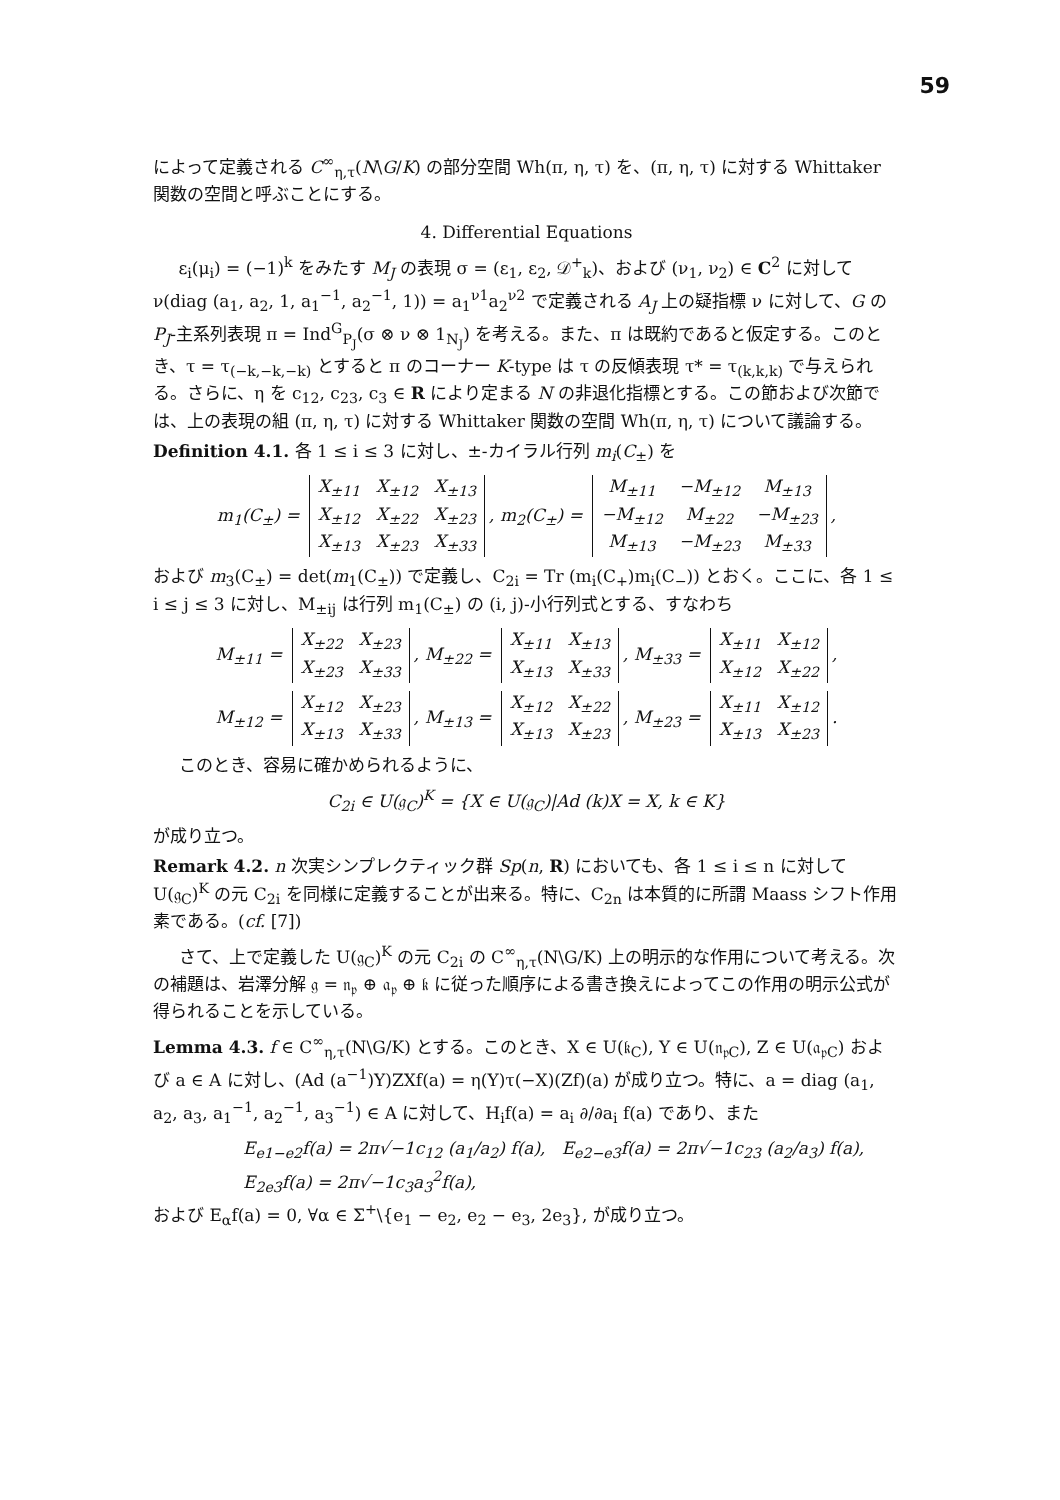59
によって定義される C<sup>∞</sup><sub>η,τ</sub>(N\G/K) の部分空間 Wh(π, η, τ) を、(π, η, τ) に対する Whittaker 関数の空間と呼ぶことにする。
4. Differential Equations
ε<sub>i</sub>(μ<sub>i</sub>) = (−1)<sup>k</sup> をみたす M<sub>J</sub> の表現 σ = (ε<sub>1</sub>, ε<sub>2</sub>, 𝒟<sup>+</sup><sub>k</sub>)、および (ν<sub>1</sub>, ν<sub>2</sub>) ∈ C<sup>2</sup> に対して ν(diag (a<sub>1</sub>, a<sub>2</sub>, 1, a<sub>1</sub><sup>−1</sup>, a<sub>2</sub><sup>−1</sup>, 1)) = a<sub>1</sub><sup>ν1</sup>a<sub>2</sub><sup>ν2</sup> で定義される A<sub>J</sub> 上の疑指標 ν に対して、G の P<sub>J</sub>-主系列表現 π = Ind<sup>G</sup><sub>P<sub>J</sub></sub>(σ ⊗ ν ⊗ 1<sub>N<sub>J</sub></sub>) を考える。また、π は既約であると仮定する。このとき、τ = τ<sub>(−k,−k,−k)</sub> とすると π のコーナー K-type は τ の反傾表現 τ* = τ<sub>(k,k,k)</sub> で与えられる。さらに、η を c<sub>12</sub>, c<sub>23</sub>, c<sub>3</sub> ∈ R により定まる N の非退化指標とする。この節および次節では、上の表現の組 (π, η, τ) に対する Whittaker 関数の空間 Wh(π, η, τ) について議論する。
Definition 4.1. 各 1 ≤ i ≤ 3 に対し、±-カイラル行列 m<sub>i</sub>(C<sub>±</sub>) を
m<sub>1</sub>(C<sub>±</sub>) =
| X<sub>±11</sub> | X<sub>±12</sub> | X<sub>±13</sub> |
| X<sub>±12</sub> | X<sub>±22</sub> | X<sub>±23</sub> |
| X<sub>±13</sub> | X<sub>±23</sub> | X<sub>±33</sub> |
, m<sub>2</sub>(C<sub>±</sub>) =
| M<sub>±11</sub> | −M<sub>±12</sub> | M<sub>±13</sub> |
| −M<sub>±12</sub> | M<sub>±22</sub> | −M<sub>±23</sub> |
| M<sub>±13</sub> | −M<sub>±23</sub> | M<sub>±33</sub> |
,
および m<sub>3</sub>(C<sub>±</sub>) = det(m<sub>1</sub>(C<sub>±</sub>)) で定義し、C<sub>2i</sub> = Tr (m<sub>i</sub>(C<sub>+</sub>)m<sub>i</sub>(C<sub>−</sub>)) とおく。ここに、各 1 ≤ i ≤ j ≤ 3 に対し、M<sub>±ij</sub> は行列 m<sub>1</sub>(C<sub>±</sub>) の (i, j)-小行列式とする、すなわち
M<sub>±11</sub> =
| X<sub>±22</sub> | X<sub>±23</sub> |
| X<sub>±23</sub> | X<sub>±33</sub> |
, M<sub>±22</sub> =
| X<sub>±11</sub> | X<sub>±13</sub> |
| X<sub>±13</sub> | X<sub>±33</sub> |
, M<sub>±33</sub> =
| X<sub>±11</sub> | X<sub>±12</sub> |
| X<sub>±12</sub> | X<sub>±22</sub> |
,
M<sub>±12</sub> =
| X<sub>±12</sub> | X<sub>±23</sub> |
| X<sub>±13</sub> | X<sub>±33</sub> |
, M<sub>±13</sub> =
| X<sub>±12</sub> | X<sub>±22</sub> |
| X<sub>±13</sub> | X<sub>±23</sub> |
, M<sub>±23</sub> =
| X<sub>±11</sub> | X<sub>±12</sub> |
| X<sub>±13</sub> | X<sub>±23</sub> |
.
このとき、容易に確かめられるように、
C<sub>2i</sub> ∈ U(𝔤<sub>C</sub>)<sup>K</sup> = {X ∈ U(𝔤<sub>C</sub>)|Ad (k)X = X, k ∈ K}
が成り立つ。
Remark 4.2. n 次実シンプレクティック群 Sp(n, R) においても、各 1 ≤ i ≤ n に対して U(𝔤<sub>C</sub>)<sup>K</sup> の元 C<sub>2i</sub> を同様に定義することが出来る。特に、C<sub>2n</sub> は本質的に所謂 Maass シフト作用素である。(cf. [7])
さて、上で定義した U(𝔤<sub>C</sub>)<sup>K</sup> の元 C<sub>2i</sub> の C<sup>∞</sup><sub>η,τ</sub>(N\G/K) 上の明示的な作用について考える。次の補題は、岩澤分解 𝔤 = 𝔫<sub>𝔭</sub> ⊕ 𝔞<sub>𝔭</sub> ⊕ 𝔨 に従った順序による書き換えによってこの作用の明示公式が得られることを示している。
Lemma 4.3. f ∈ C<sup>∞</sup><sub>η,τ</sub>(N\G/K) とする。このとき、X ∈ U(𝔨<sub>C</sub>), Y ∈ U(𝔫<sub>𝔭C</sub>), Z ∈ U(𝔞<sub>𝔭C</sub>) および a ∈ A に対し、(Ad (a<sup>−1</sup>)Y)ZXf(a) = η(Y)τ(−X)(Zf)(a) が成り立つ。特に、a = diag (a<sub>1</sub>, a<sub>2</sub>, a<sub>3</sub>, a<sub>1</sub><sup>−1</sup>, a<sub>2</sub><sup>−1</sup>, a<sub>3</sub><sup>−1</sup>) ∈ A に対して、H<sub>i</sub>f(a) = a<sub>i</sub> ∂/∂a<sub>i</sub> f(a) であり、また
E<sub>e1−e2</sub>f(a) = 2π√−1c<sub>12</sub> (a<sub>1</sub>/a<sub>2</sub>) f(a), E<sub>e2−e3</sub>f(a) = 2π√−1c<sub>23</sub> (a<sub>2</sub>/a<sub>3</sub>) f(a),
E<sub>2e3</sub>f(a) = 2π√−1c<sub>3</sub>a<sub>3</sub><sup>2</sup>f(a),
および E<sub>α</sub>f(a) = 0, ∀α ∈ Σ<sup>+</sup>\{e<sub>1</sub> − e<sub>2</sub>, e<sub>2</sub> − e<sub>3</sub>, 2e<sub>3</sub>}, が成り立つ。